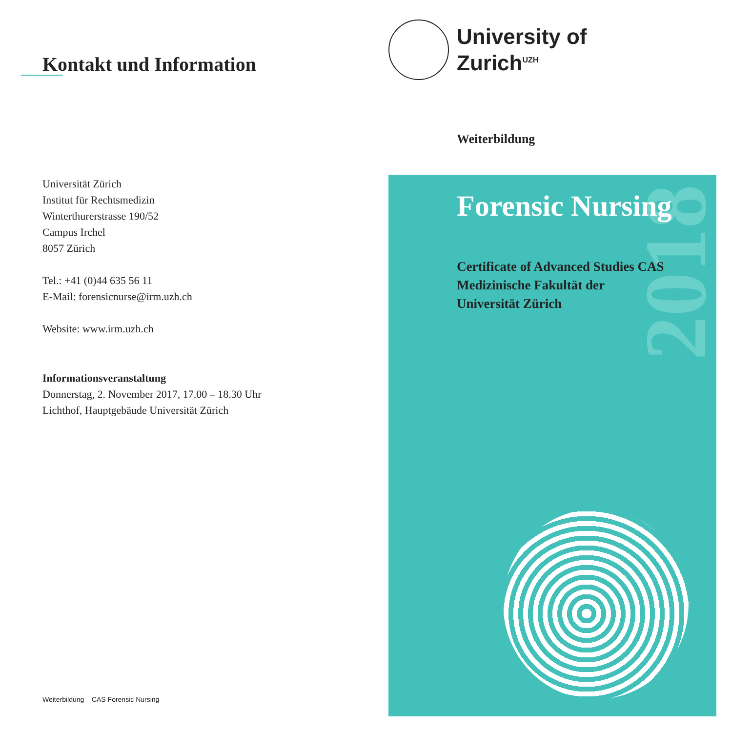Kontakt und Information
Universität Zürich
Institut für Rechtsmedizin
Winterthurerstrasse 190/52
Campus Irchel
8057 Zürich
Tel.: +41 (0)44 635 56 11
E-Mail: forensicnurse@irm.uzh.ch
Website: www.irm.uzh.ch
Informationsveranstaltung
Donnerstag, 2. November 2017, 17.00 – 18.30 Uhr
Lichthof, Hauptgebäude Universität Zürich
Weiterbildung CAS Forensic Nursing
University of
Zurich<sup>UZH</sup>
Weiterbildung
2018
Forensic Nursing
Certificate of Advanced Studies CAS
Medizinische Fakultät der
Universität Zürich